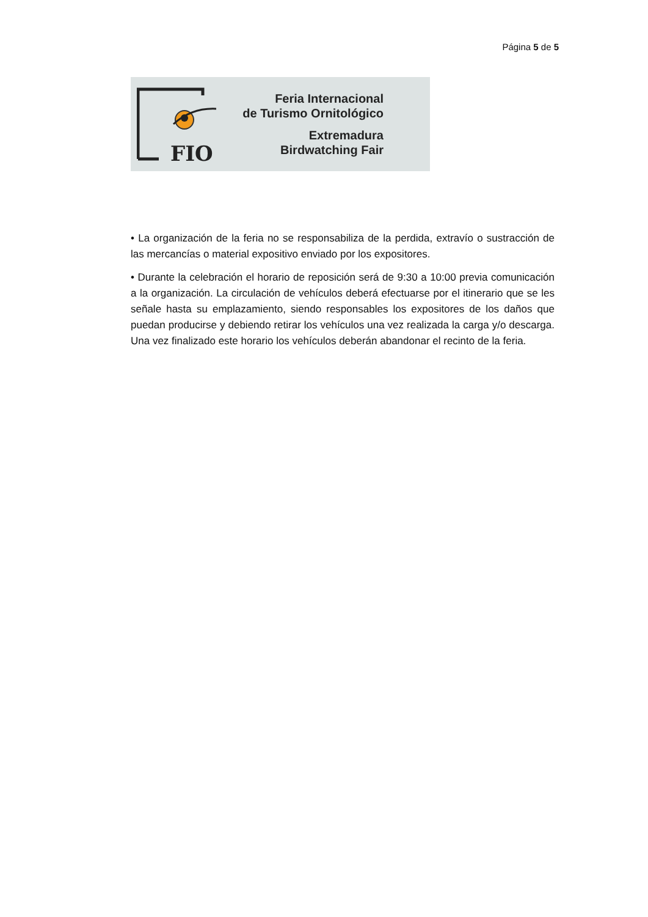Página 5 de 5
FIO
Feria Internacional
de Turismo Ornitológico
Extremadura
Birdwatching Fair
• La organización de la feria no se responsabiliza de la perdida, extravío o sustracción de las mercancías o material expositivo enviado por los expositores.
• Durante la celebración el horario de reposición será de 9:30 a 10:00 previa comunicación a la organización. La circulación de vehículos deberá efectuarse por el itinerario que se les señale hasta su emplazamiento, siendo responsables los expositores de los daños que puedan producirse y debiendo retirar los vehículos una vez realizada la carga y/o descarga. Una vez finalizado este horario los vehículos deberán abandonar el recinto de la feria.